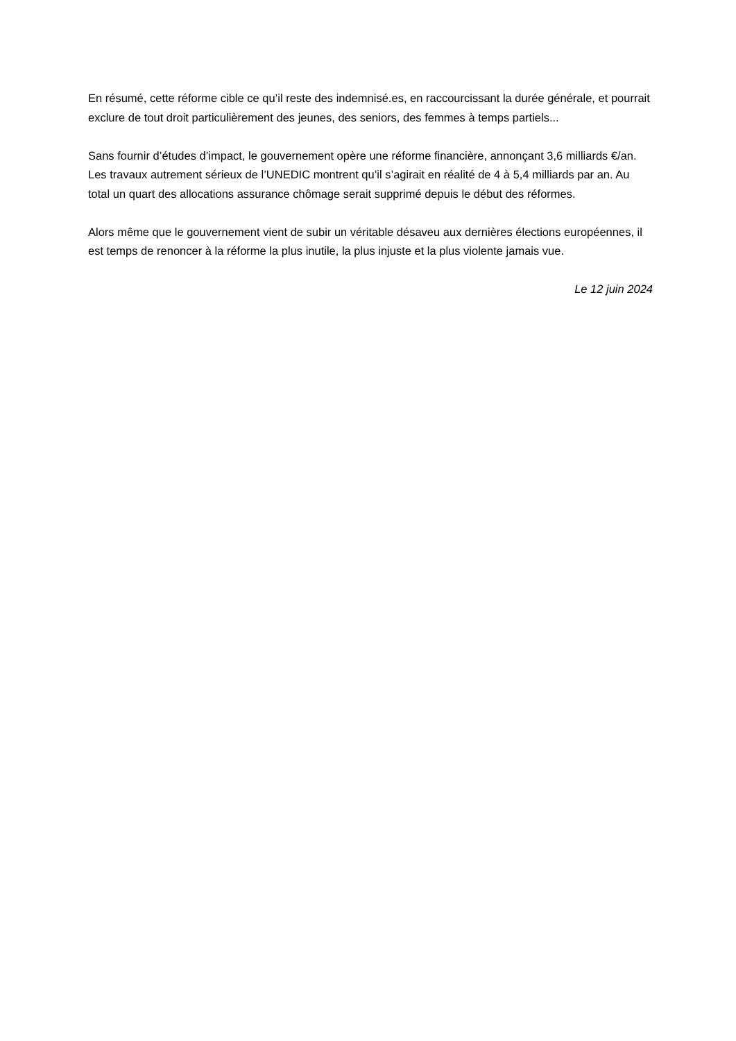En résumé, cette réforme cible ce qu’il reste des indemnisé.es, en raccourcissant la durée générale, et pourrait exclure de tout droit particulièrement des jeunes, des seniors, des femmes à temps partiels...
Sans fournir d’études d’impact, le gouvernement opère une réforme financière, annonçant 3,6 milliards €/an. Les travaux autrement sérieux de l’UNEDIC montrent qu’il s’agirait en réalité de 4 à 5,4 milliards par an. Au total un quart des allocations assurance chômage serait supprimé depuis le début des réformes.
Alors même que le gouvernement vient de subir un véritable désaveu aux dernières élections européennes, il est temps de renoncer à la réforme la plus inutile, la plus injuste et la plus violente jamais vue.
Le 12 juin 2024